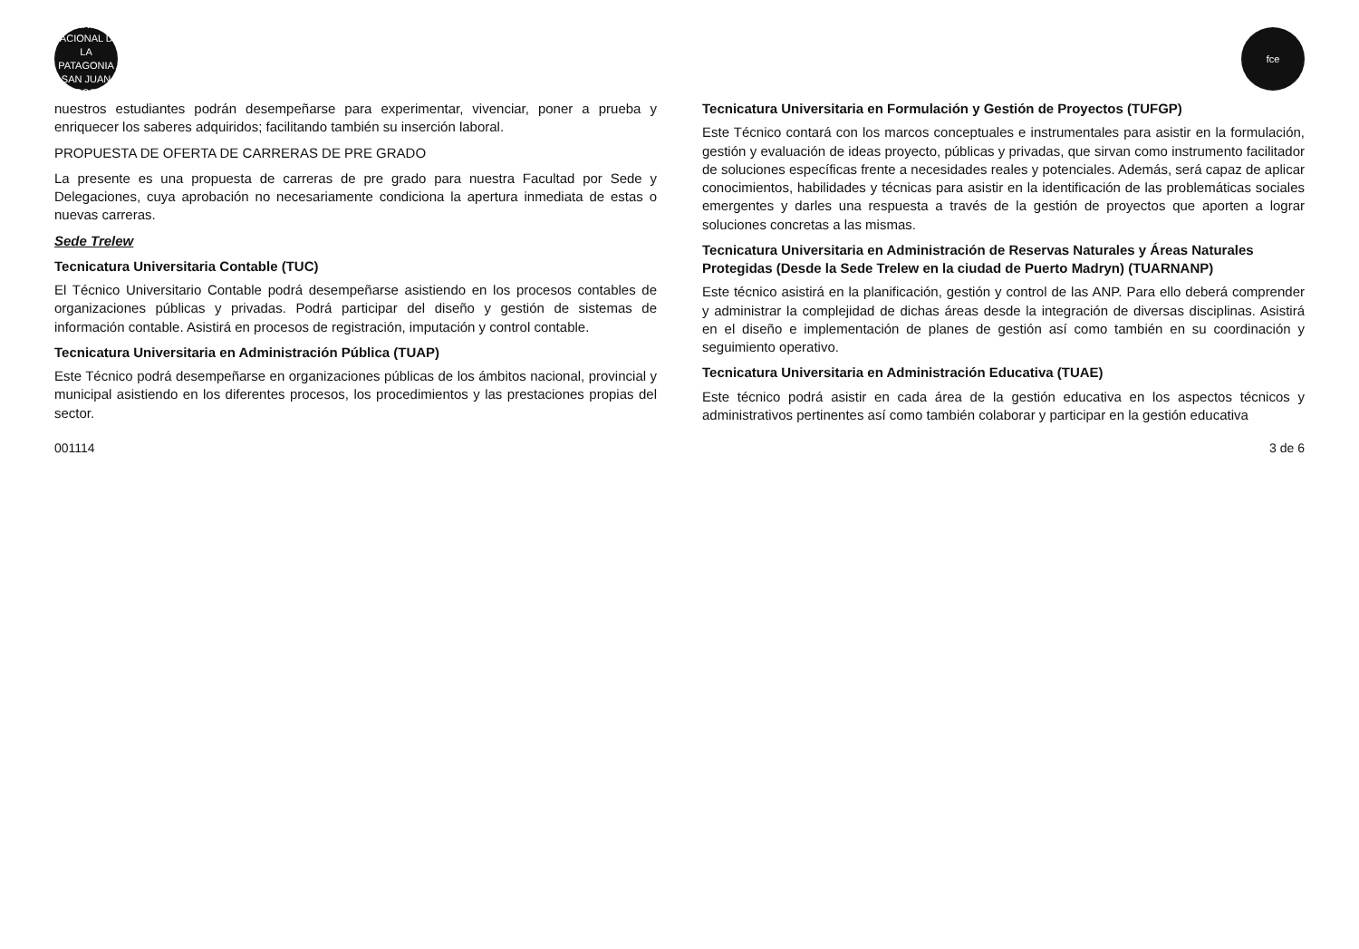UNIVERSIDAD NACIONAL DE LA PATAGONIA SAN JUAN BOSCO
fce
nuestros estudiantes podrán desempeñarse para experimentar, vivenciar, poner a prueba y enriquecer los saberes adquiridos; facilitando también su inserción laboral.
PROPUESTA DE OFERTA DE CARRERAS DE PRE GRADO
La presente es una propuesta de carreras de pre grado para nuestra Facultad por Sede y Delegaciones, cuya aprobación no necesariamente condiciona la apertura inmediata de estas o nuevas carreras.
Sede Trelew
Tecnicatura Universitaria Contable (TUC)
El Técnico Universitario Contable podrá desempeñarse asistiendo en los procesos contables de organizaciones públicas y privadas. Podrá participar del diseño y gestión de sistemas de información contable. Asistirá en procesos de registración, imputación y control contable.
Tecnicatura Universitaria en Administración Pública (TUAP)
Este Técnico podrá desempeñarse en organizaciones públicas de los ámbitos nacional, provincial y municipal asistiendo en los diferentes procesos, los procedimientos y las prestaciones propias del sector.
Tecnicatura Universitaria en Formulación y Gestión de Proyectos (TUFGP)
Este Técnico contará con los marcos conceptuales e instrumentales para asistir en la formulación, gestión y evaluación de ideas proyecto, públicas y privadas, que sirvan como instrumento facilitador de soluciones específicas frente a necesidades reales y potenciales. Además, será capaz de aplicar conocimientos, habilidades y técnicas para asistir en la identificación de las problemáticas sociales emergentes y darles una respuesta a través de la gestión de proyectos que aporten a lograr soluciones concretas a las mismas.
Tecnicatura Universitaria en Administración de Reservas Naturales y Áreas Naturales Protegidas (Desde la Sede Trelew en la ciudad de Puerto Madryn) (TUARNANP)
Este técnico asistirá en la planificación, gestión y control de las ANP. Para ello deberá comprender y administrar la complejidad de dichas áreas desde la integración de diversas disciplinas. Asistirá en el diseño e implementación de planes de gestión así como también en su coordinación y seguimiento operativo.
Tecnicatura Universitaria en Administración Educativa (TUAE)
Este técnico podrá asistir en cada área de la gestión educativa en los aspectos técnicos y administrativos pertinentes así como también colaborar y participar en la gestión educativa
001114 3 de 6